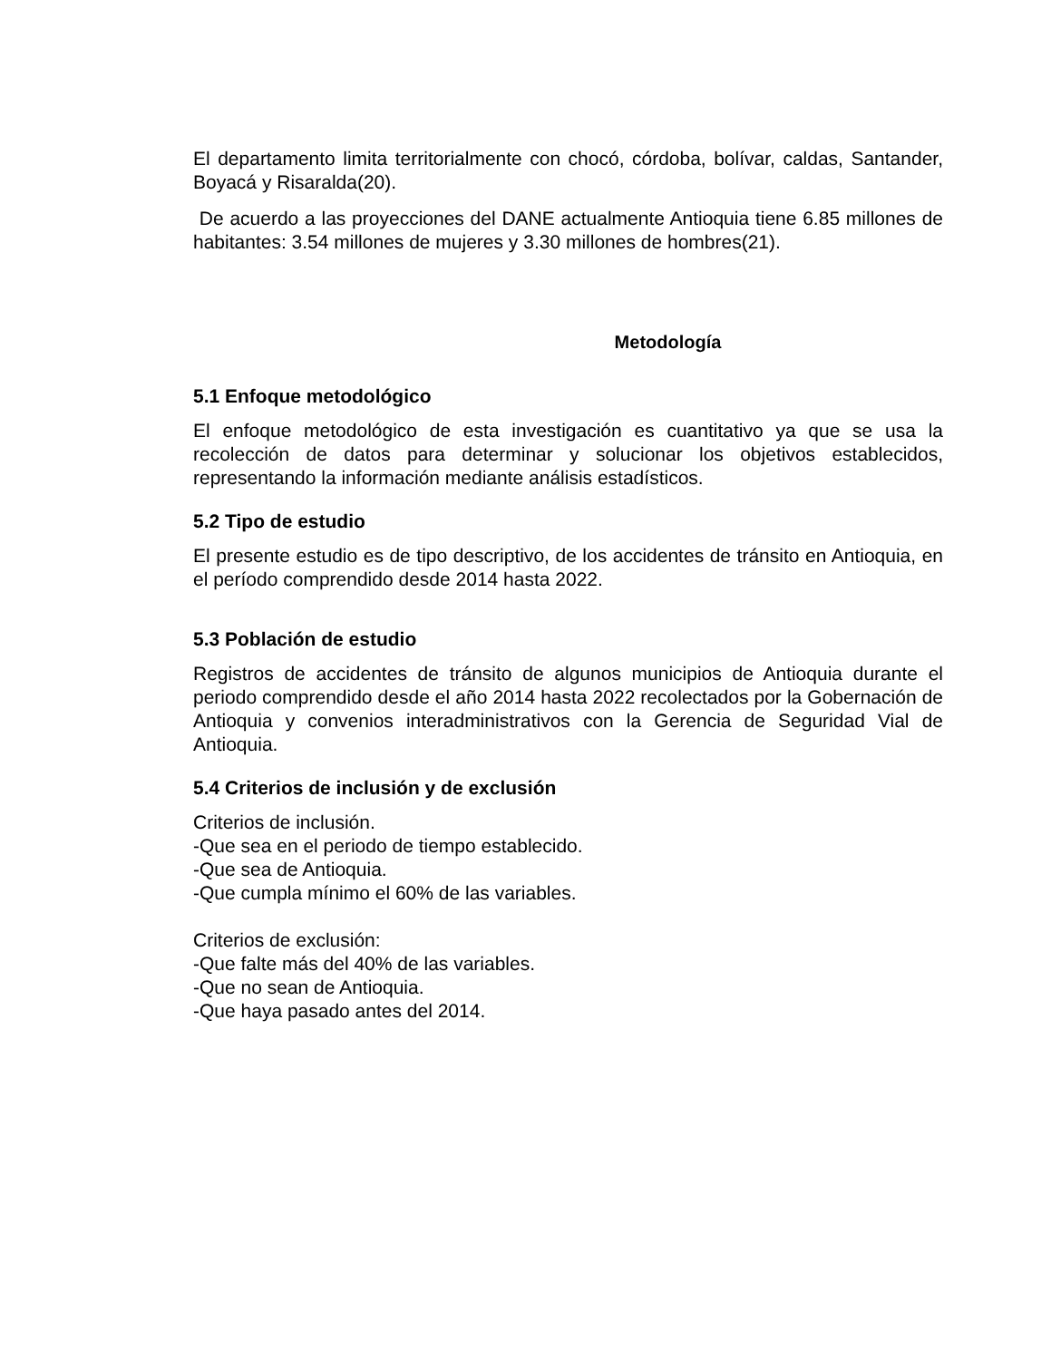El departamento limita territorialmente con chocó, córdoba, bolívar, caldas, Santander, Boyacá y Risaralda(20).
De acuerdo a las proyecciones del DANE actualmente Antioquia tiene 6.85 millones de habitantes: 3.54 millones de mujeres y 3.30 millones de hombres(21).
Metodología
5.1 Enfoque metodológico
El enfoque metodológico de esta investigación es cuantitativo ya que se usa la recolección de datos para determinar y solucionar los objetivos establecidos, representando la información mediante análisis estadísticos.
5.2 Tipo de estudio
El presente estudio es de tipo descriptivo, de los accidentes de tránsito en Antioquia, en el período comprendido desde 2014 hasta 2022.
5.3 Población de estudio
Registros de accidentes de tránsito de algunos municipios de Antioquia durante el periodo comprendido desde el año 2014 hasta 2022 recolectados por la Gobernación de Antioquia y convenios interadministrativos con la Gerencia de Seguridad Vial de Antioquia.
5.4 Criterios de inclusión y de exclusión
Criterios de inclusión.
-Que sea en el periodo de tiempo establecido.
-Que sea de Antioquia.
-Que cumpla mínimo el 60% de las variables.
Criterios de exclusión:
-Que falte más del 40% de las variables.
-Que no sean de Antioquia.
-Que haya pasado antes del 2014.